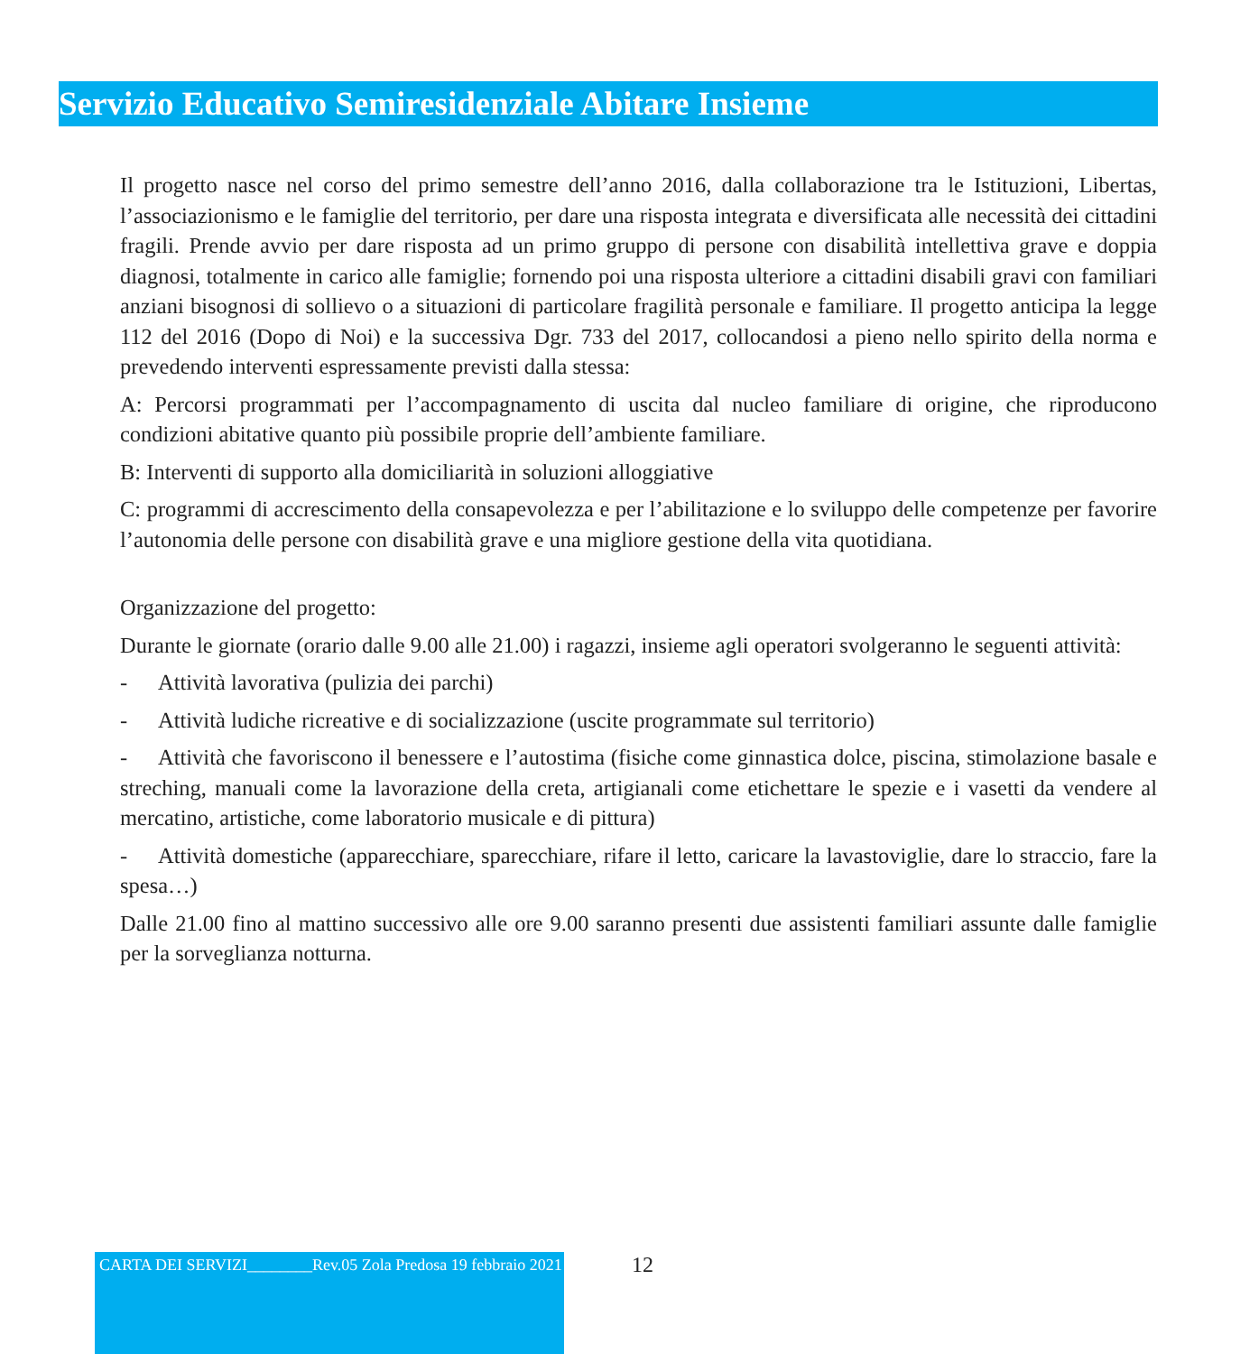Servizio Educativo Semiresidenziale Abitare Insieme
Il progetto nasce nel corso del primo semestre dell’anno 2016, dalla collaborazione tra le Istituzioni, Libertas, l’associazionismo e le famiglie del territorio, per dare una risposta integrata e diversificata alle necessità dei cittadini fragili. Prende avvio per dare risposta ad un primo gruppo di persone con disabilità intellettiva grave e doppia diagnosi, totalmente in carico alle famiglie; fornendo poi una risposta ulteriore a cittadini disabili gravi con familiari anziani bisognosi di sollievo o a situazioni di particolare fragilità personale e familiare. Il progetto anticipa la legge 112 del 2016 (Dopo di Noi) e la successiva Dgr. 733 del 2017, collocandosi a pieno nello spirito della norma e prevedendo interventi espressamente previsti dalla stessa:
A: Percorsi programmati per l’accompagnamento di uscita dal nucleo familiare di origine, che riproducono condizioni abitative quanto più possibile proprie dell’ambiente familiare.
B: Interventi di supporto alla domiciliarità in soluzioni alloggiative
C: programmi di accrescimento della consapevolezza e per l’abilitazione e lo sviluppo delle competenze per favorire l’autonomia delle persone con disabilità grave e una migliore gestione della vita quotidiana.
Organizzazione del progetto:
Durante le giornate (orario dalle 9.00 alle 21.00) i ragazzi, insieme agli operatori svolgeranno le seguenti attività:
- Attività lavorativa (pulizia dei parchi)
- Attività ludiche ricreative e di socializzazione (uscite programmate sul territorio)
- Attività che favoriscono il benessere e l’autostima (fisiche come ginnastica dolce, piscina, stimolazione basale e streching, manuali come la lavorazione della creta, artigianali come etichettare le spezie e i vasetti da vendere al mercatino, artistiche, come laboratorio musicale e di pittura)
- Attività domestiche (apparecchiare, sparecchiare, rifare il letto, caricare la lavastoviglie, dare lo straccio, fare la spesa…)
Dalle 21.00 fino al mattino successivo alle ore 9.00 saranno presenti due assistenti familiari assunte dalle famiglie per la sorveglianza notturna.
CARTA DEI SERVIZI________Rev.05 Zola Predosa 19 febbraio 2021
12